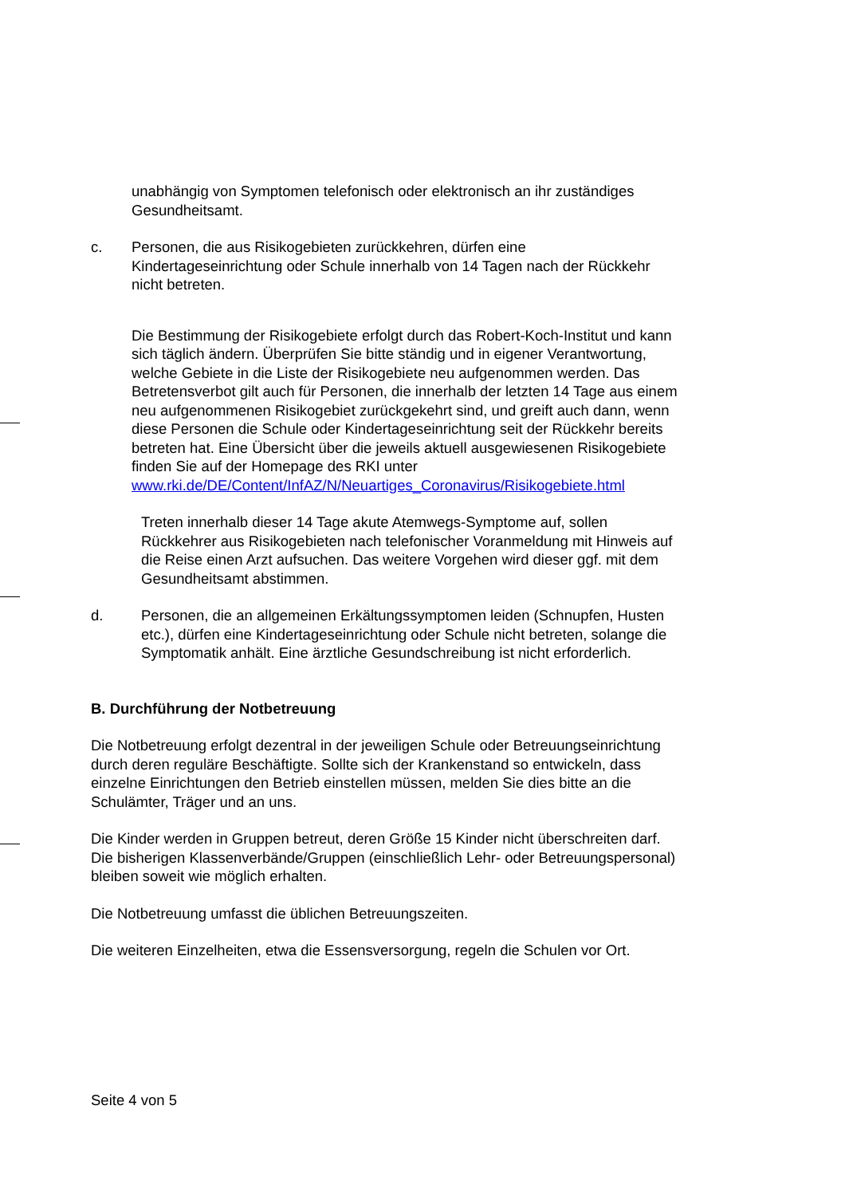unabhängig von Symptomen telefonisch oder elektronisch an ihr zuständiges Gesundheitsamt.
c. Personen, die aus Risikogebieten zurückkehren, dürfen eine Kindertageseinrichtung oder Schule innerhalb von 14 Tagen nach der Rückkehr nicht betreten.
Die Bestimmung der Risikogebiete erfolgt durch das Robert-Koch-Institut und kann sich täglich ändern. Überprüfen Sie bitte ständig und in eigener Verantwortung, welche Gebiete in die Liste der Risikogebiete neu aufgenommen werden. Das Betretensverbot gilt auch für Personen, die innerhalb der letzten 14 Tage aus einem neu aufgenommenen Risikogebiet zurückgekehrt sind, und greift auch dann, wenn diese Personen die Schule oder Kindertageseinrichtung seit der Rückkehr bereits betreten hat. Eine Übersicht über die jeweils aktuell ausgewiesenen Risikogebiete finden Sie auf der Homepage des RKI unter www.rki.de/DE/Content/InfAZ/N/Neuartiges_Coronavirus/Risikogebiete.html
Treten innerhalb dieser 14 Tage akute Atemwegs-Symptome auf, sollen Rückkehrer aus Risikogebieten nach telefonischer Voranmeldung mit Hinweis auf die Reise einen Arzt aufsuchen. Das weitere Vorgehen wird dieser ggf. mit dem Gesundheitsamt abstimmen.
d. Personen, die an allgemeinen Erkältungssymptomen leiden (Schnupfen, Husten etc.), dürfen eine Kindertageseinrichtung oder Schule nicht betreten, solange die Symptomatik anhält. Eine ärztliche Gesundschreibung ist nicht erforderlich.
B. Durchführung der Notbetreuung
Die Notbetreuung erfolgt dezentral in der jeweiligen Schule oder Betreuungseinrichtung durch deren reguläre Beschäftigte. Sollte sich der Krankenstand so entwickeln, dass einzelne Einrichtungen den Betrieb einstellen müssen, melden Sie dies bitte an die Schulämter, Träger und an uns.
Die Kinder werden in Gruppen betreut, deren Größe 15 Kinder nicht überschreiten darf. Die bisherigen Klassenverbände/Gruppen (einschließlich Lehr- oder Betreuungspersonal) bleiben soweit wie möglich erhalten.
Die Notbetreuung umfasst die üblichen Betreuungszeiten.
Die weiteren Einzelheiten, etwa die Essensversorgung, regeln die Schulen vor Ort.
Seite 4 von 5